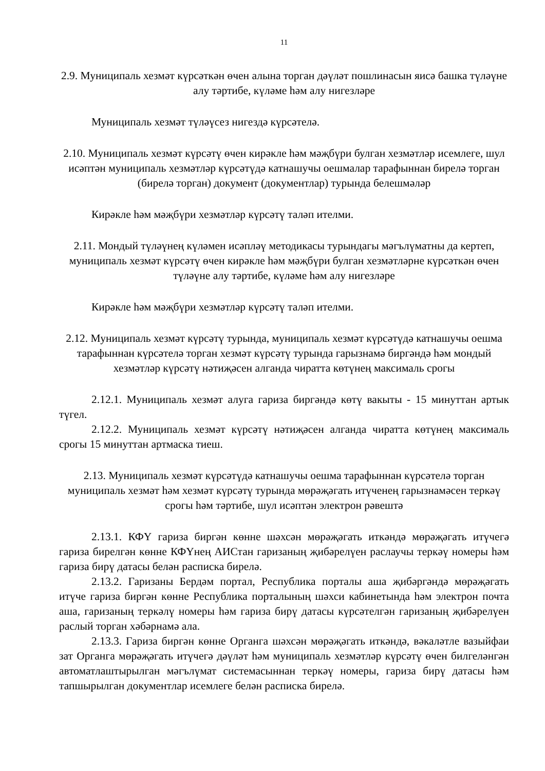11
2.9. Муниципаль хезмәт күрсәткән өчен алына торган дәүләт пошлинасын яисә башка түләүне алу тәртибе, күләме һәм алу нигезләре
Муниципаль хезмәт түләүсез нигездә күрсәтелә.
2.10. Муниципаль хезмәт күрсәтү өчен кирәкле һәм мәҗбүри булган хезмәтләр исемлеге, шул исәптән муниципаль хезмәтләр күрсәтүдә катнашучы оешмалар тарафыннан бирелә торган (бирелә торган) документ (документлар) турында белешмәләр
Кирәкле һәм мәҗбүри хезмәтләр күрсәтү таләп ителми.
2.11. Мондый түләүнең күләмен исәпләү методикасы турындагы мәгълүматны да кертеп, муниципаль хезмәт күрсәтү өчен кирәкле һәм мәҗбүри булган хезмәтләрне күрсәткән өчен түләүне алу тәртибе, күләме һәм алу нигезләре
Кирәкле һәм мәҗбүри хезмәтләр күрсәтү таләп ителми.
2.12. Муниципаль хезмәт күрсәтү турында, муниципаль хезмәт күрсәтүдә катнашучы оешма тарафыннан күрсәтелә торган хезмәт күрсәтү турында гарызнамә биргәндә һәм мондый хезмәтләр күрсәтү нәтиҗәсен алганда чиратта көтүнең максималь срогы
2.12.1. Муниципаль хезмәт алуга гариза биргәндә көтү вакыты - 15 минуттан артык түгел.
2.12.2. Муниципаль хезмәт күрсәтү нәтиҗәсен алганда чиратта көтүнең максималь срогы 15 минуттан артмаска тиеш.
2.13. Муниципаль хезмәт күрсәтүдә катнашучы оешма тарафыннан күрсәтелә торган муниципаль хезмәт һәм хезмәт күрсәтү турында мөрәҗәгать итүченең гарызнамәсен теркәү срогы һәм тәртибе, шул исәптән электрон рәвештә
2.13.1. КФҮ гариза биргән көнне шәхсән мөрәҗәгать иткәндә мөрәҗәгать итүчегә гариза бирелгән көнне КФҮнең АИСтан гаризаның җибәрелүен раслаучы теркәү номеры һәм гариза бирү датасы белән расписка бирелә.
2.13.2. Гаризаны Бердәм портал, Республика порталы аша җибәргәндә мөрәҗәгать итүче гариза биргән көнне Республика порталының шәхси кабинетында һәм электрон почта аша, гаризаның теркәлү номеры һәм гариза бирү датасы күрсәтелгән гаризаның җибәрелүен раслый торган хәбәрнамә ала.
2.13.3. Гариза биргән көнне Органга шәхсән мөрәҗәгать иткәндә, вәкаләтле вазыйфаи зат Органга мөрәҗәгать итүчегә дәүләт һәм муниципаль хезмәтләр күрсәтү өчен билгеләнгән автоматлаштырылган мәгълүмат системасыннан теркәү номеры, гариза бирү датасы һәм тапшырылган документлар исемлеге белән расписка бирелә.